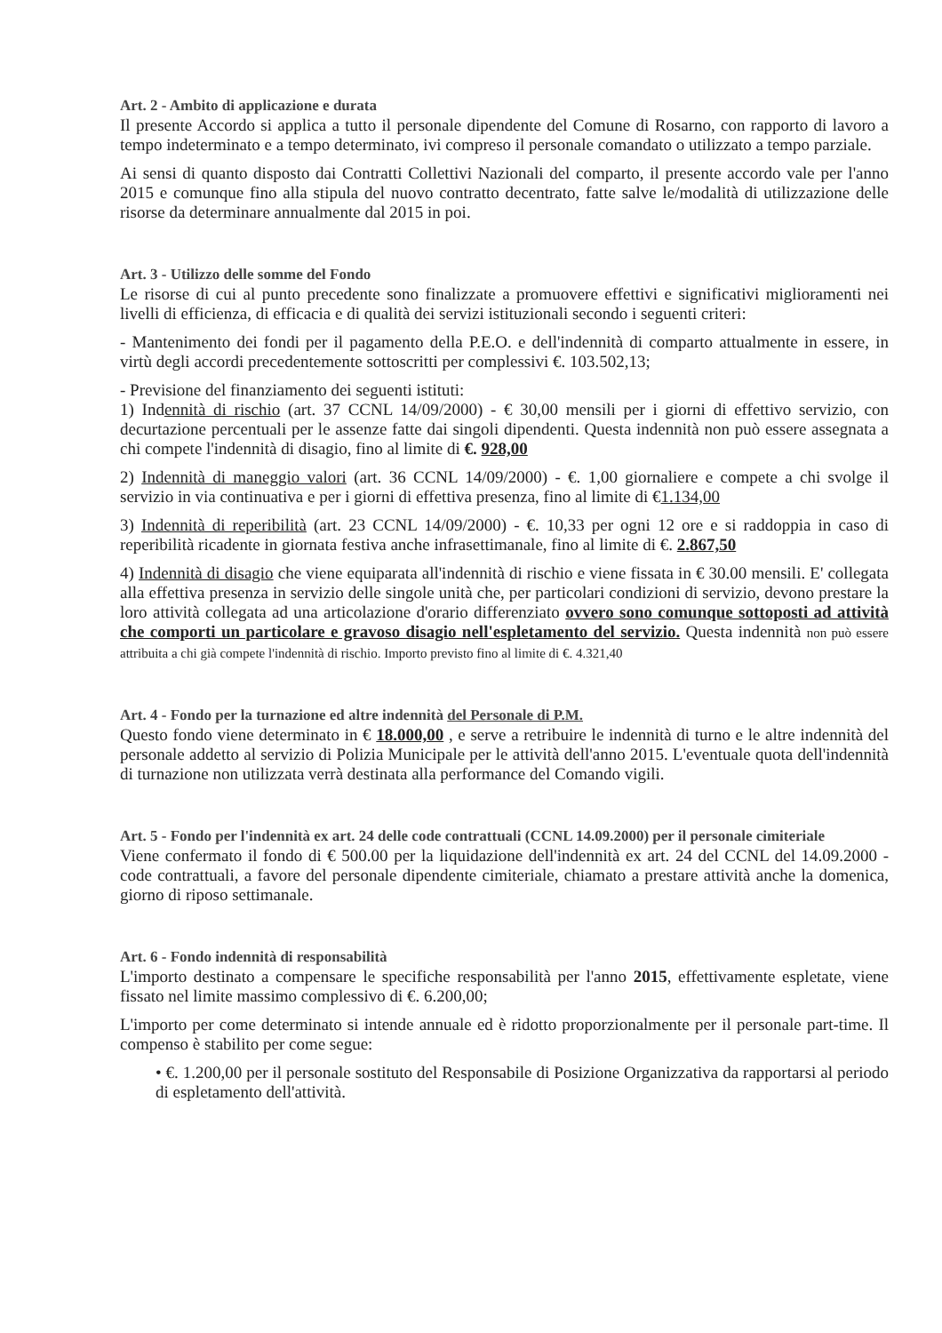Art. 2 - Ambito di applicazione e durata
Il presente Accordo si applica a tutto il personale dipendente del Comune di Rosarno, con rapporto di lavoro a tempo indeterminato e a tempo determinato, ivi compreso il personale comandato o utilizzato a tempo parziale.
Ai sensi di quanto disposto dai Contratti Collettivi Nazionali del comparto, il presente accordo vale per l'anno 2015 e comunque fino alla stipula del nuovo contratto decentrato, fatte salve le/modalità di utilizzazione delle risorse da determinare annualmente dal 2015 in poi.
Art. 3 - Utilizzo delle somme del Fondo
Le risorse di cui al punto precedente sono finalizzate a promuovere effettivi e significativi miglioramenti nei livelli di efficienza, di efficacia e di qualità dei servizi istituzionali secondo i seguenti criteri:
- Mantenimento dei fondi per il pagamento della P.E.O. e dell'indennità di comparto attualmente in essere, in virtù degli accordi precedentemente sottoscritti per complessivi €. 103.502,13;
- Previsione del finanziamento dei seguenti istituti:
1) Indennità di rischio (art. 37 CCNL 14/09/2000) - € 30,00 mensili per i giorni di effettivo servizio, con decurtazione percentuali per le assenze fatte dai singoli dipendenti. Questa indennità non può essere assegnata a chi compete l'indennità di disagio, fino al limite di €. 928,00
2) Indennità di maneggio valori (art. 36 CCNL 14/09/2000) - €. 1,00 giornaliere e compete a chi svolge il servizio in via continuativa e per i giorni di effettiva presenza, fino al limite di €1.134,00
3) Indennità di reperibilità (art. 23 CCNL 14/09/2000) - €. 10,33 per ogni 12 ore e si raddoppia in caso di reperibilità ricadente in giornata festiva anche infrasettimanale, fino al limite di €. 2.867,50
4) Indennità di disagio che viene equiparata all'indennità di rischio e viene fissata in € 30.00 mensili. E' collegata alla effettiva presenza in servizio delle singole unità che, per particolari condizioni di servizio, devono prestare la loro attività collegata ad una articolazione d'orario differenziato ovvero sono comunque sottoposti ad attività che comporti un particolare e gravoso disagio nell'espletamento del servizio. Questa indennità non può essere attribuita a chi già compete l'indennità di rischio. Importo previsto fino al limite di €. 4.321,40
Art. 4 - Fondo per la turnazione ed altre indennità del Personale di P.M.
Questo fondo viene determinato in € 18.000,00 , e serve a retribuire le indennità di turno e le altre indennità del personale addetto al servizio di Polizia Municipale per le attività dell'anno 2015. L'eventuale quota dell'indennità di turnazione non utilizzata verrà destinata alla performance del Comando vigili.
Art. 5 - Fondo per l'indennità ex art. 24 delle code contrattuali (CCNL 14.09.2000) per il personale cimiteriale
Viene confermato il fondo di € 500.00 per la liquidazione dell'indennità ex art. 24 del CCNL del 14.09.2000 - code contrattuali, a favore del personale dipendente cimiteriale, chiamato a prestare attività anche la domenica, giorno di riposo settimanale.
Art. 6 - Fondo indennità di responsabilità
L'importo destinato a compensare le specifiche responsabilità per l'anno 2015, effettivamente espletate, viene fissato nel limite massimo complessivo di €. 6.200,00;
L'importo per come determinato si intende annuale ed è ridotto proporzionalmente per il personale part-time. Il compenso è stabilito per come segue:
• €. 1.200,00 per il personale sostituto del Responsabile di Posizione Organizzativa da rapportarsi al periodo di espletamento dell'attività.